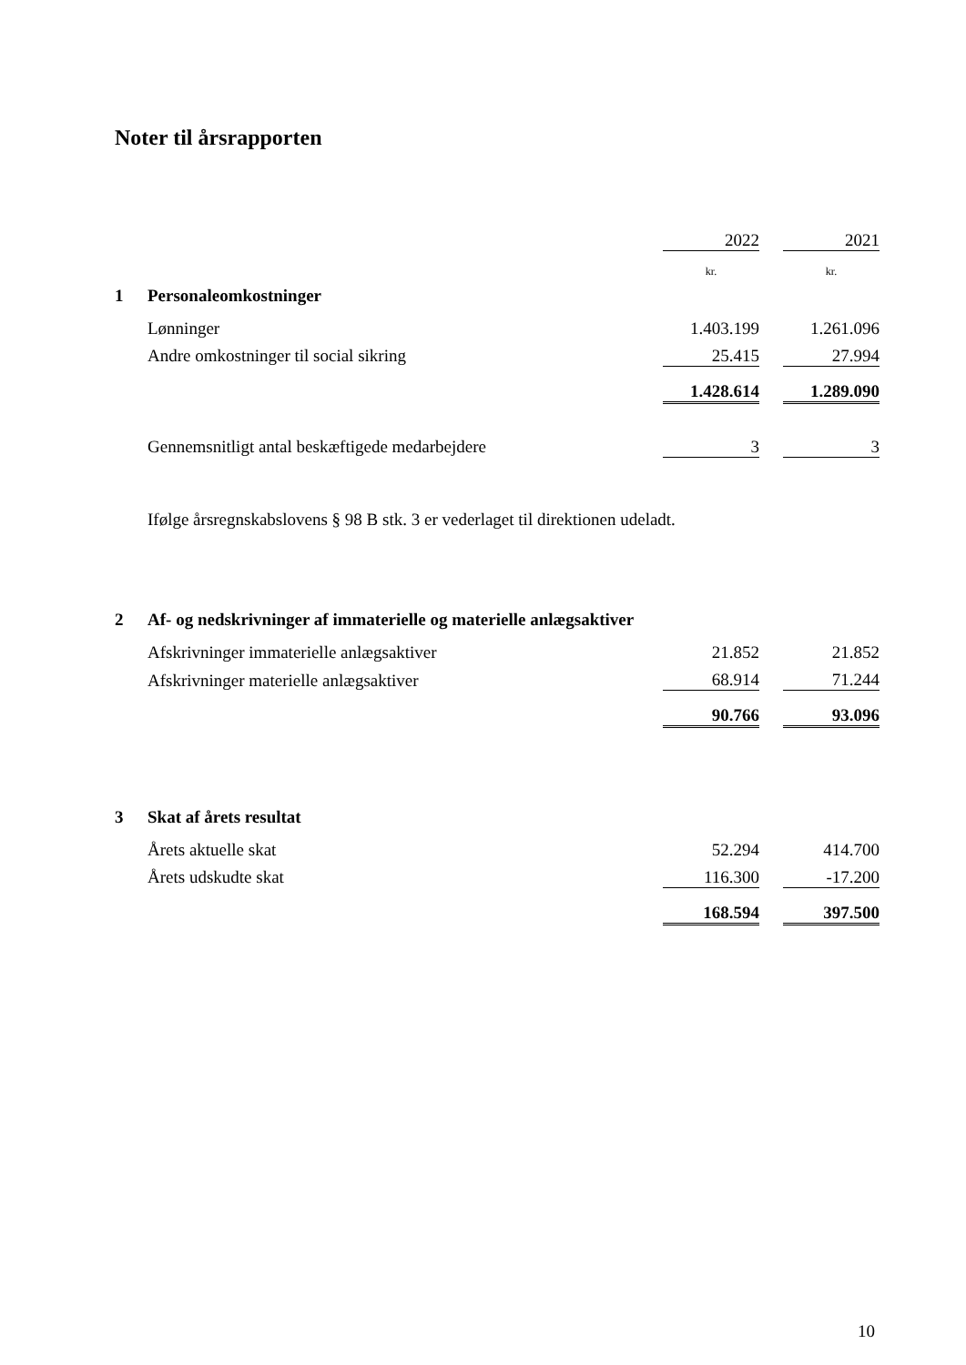Noter til årsrapporten
| | | 2022 | | 2021 |
| | | kr. | | kr. |
| 1 | Personaleomkostninger | | | |
| | Lønninger | 1.403.199 | | 1.261.096 |
| | Andre omkostninger til social sikring | 25.415 | | 27.994 |
| | | 1.428.614 | | 1.289.090 |
| | Gennemsnitligt antal beskæftigede medarbejdere | 3 | | 3 |
| | Ifølge årsregnskabslovens § 98 B stk. 3 er vederlaget til direktionen udeladt. | | | |
| 2 | Af- og nedskrivninger af immaterielle og materielle anlægsaktiver | | | |
| | Afskrivninger immaterielle anlægsaktiver | 21.852 | | 21.852 |
| | Afskrivninger materielle anlægsaktiver | 68.914 | | 71.244 |
| | | 90.766 | | 93.096 |
| 3 | Skat af årets resultat | | | |
| | Årets aktuelle skat | 52.294 | | 414.700 |
| | Årets udskudte skat | 116.300 | | -17.200 |
| | | 168.594 | | 397.500 |
10